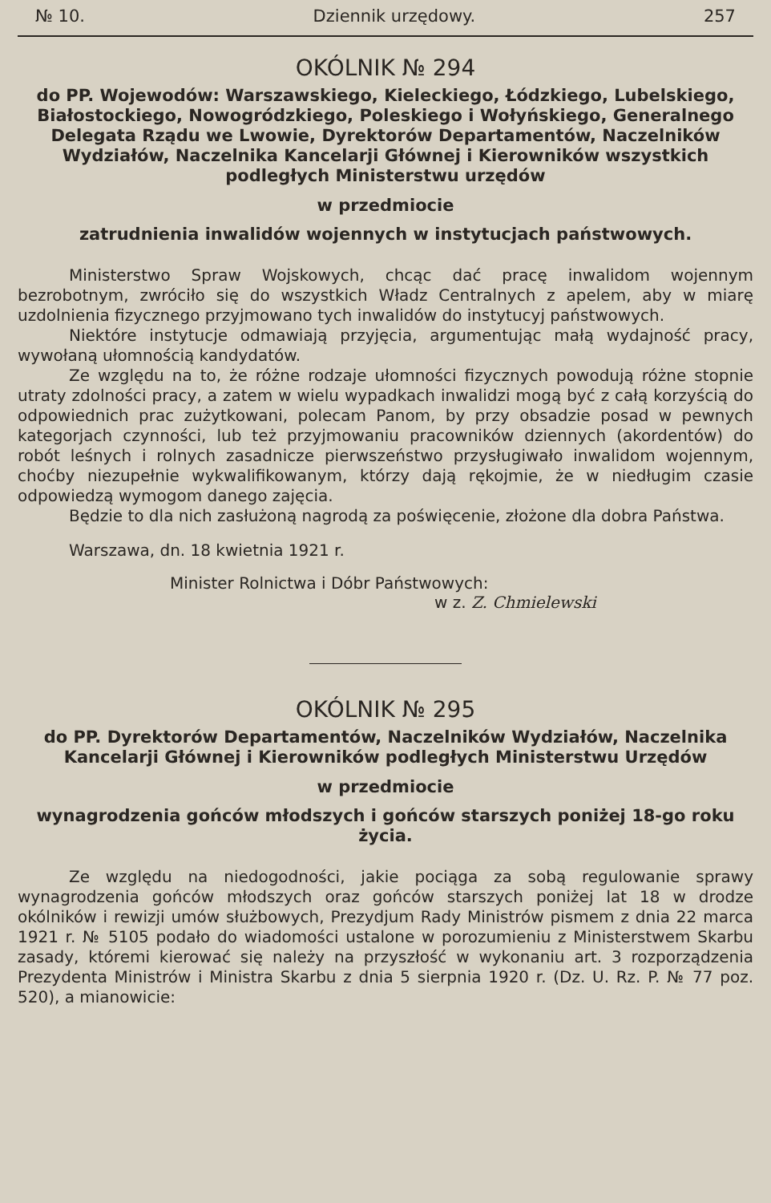№ 10. Dziennik urzędowy. 257
OKÓLNIK № 294
do PP. Wojewodów: Warszawskiego, Kieleckiego, Łódzkiego, Lubelskiego, Białostockiego, Nowogródzkiego, Poleskiego i Wołyńskiego, Generalnego Delegata Rządu we Lwowie, Dyrektorów Departamentów, Naczelników Wydziałów, Naczelnika Kancelarji Głównej i Kierowników wszystkich podległych Ministerstwu urzędów
w przedmiocie
zatrudnienia inwalidów wojennych w instytucjach państwowych.
Ministerstwo Spraw Wojskowych, chcąc dać pracę inwalidom wojennym bezrobotnym, zwróciło się do wszystkich Władz Centralnych z apelem, aby w miarę uzdolnienia fizycznego przyjmowano tych inwalidów do instytucyj państwowych.
Niektóre instytucje odmawiają przyjęcia, argumentując małą wydajność pracy, wywołaną ułomnością kandydatów.
Ze względu na to, że różne rodzaje ułomności fizycznych powodują różne stopnie utraty zdolności pracy, a zatem w wielu wypadkach inwalidzi mogą być z całą korzyścią do odpowiednich prac zużytkowani, polecam Panom, by przy obsadzie posad w pewnych kategorjach czynności, lub też przyjmowaniu pracowników dziennych (akordentów) do robót leśnych i rolnych zasadnicze pierwszeństwo przysługiwało inwalidom wojennym, choćby niezupełnie wykwalifikowanym, którzy dają rękojmie, że w niedługim czasie odpowiedzą wymogom danego zajęcia.
Będzie to dla nich zasłużoną nagrodą za poświęcenie, złożone dla dobra Państwa.
Warszawa, dn. 18 kwietnia 1921 r.
Minister Rolnictwa i Dóbr Państwowych:
w z. Z. Chmielewski
OKÓLNIK № 295
do PP. Dyrektorów Departamentów, Naczelników Wydziałów, Naczelnika Kancelarji Głównej i Kierowników podległych Ministerstwu Urzędów
w przedmiocie
wynagrodzenia gońców młodszych i gońców starszych poniżej 18-go roku życia.
Ze względu na niedogodności, jakie pociąga za sobą regulowanie sprawy wynagrodzenia gońców młodszych oraz gońców starszych poniżej lat 18 w drodze okólników i rewizji umów służbowych, Prezydjum Rady Ministrów pismem z dnia 22 marca 1921 r. № 5105 podało do wiadomości ustalone w porozumieniu z Ministerstwem Skarbu zasady, któremi kierować się należy na przyszłość w wykonaniu art. 3 rozporządzenia Prezydenta Ministrów i Ministra Skarbu z dnia 5 sierpnia 1920 r. (Dz. U. Rz. P. № 77 poz. 520), a mianowicie: